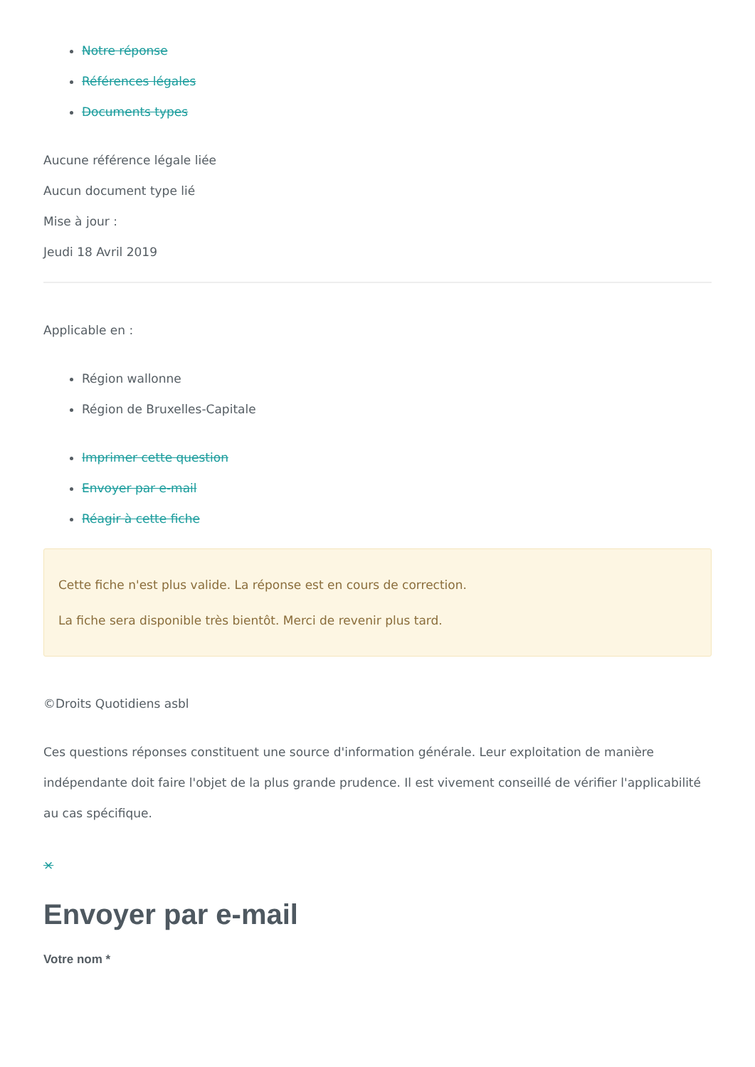Notre réponse
Références légales
Documents types
Aucune référence légale liée
Aucun document type lié
Mise à jour :
Jeudi 18 Avril 2019
Applicable en :
Région wallonne
Région de Bruxelles-Capitale
Imprimer cette question
Envoyer par e-mail
Réagir à cette fiche
Cette fiche n'est plus valide. La réponse est en cours de correction.
La fiche sera disponible très bientôt. Merci de revenir plus tard.
©Droits Quotidiens asbl
Ces questions réponses constituent une source d'information générale. Leur exploitation de manière indépendante doit faire l'objet de la plus grande prudence. Il est vivement conseillé de vérifier l'applicabilité au cas spécifique.
×
Envoyer par e-mail
Votre nom *